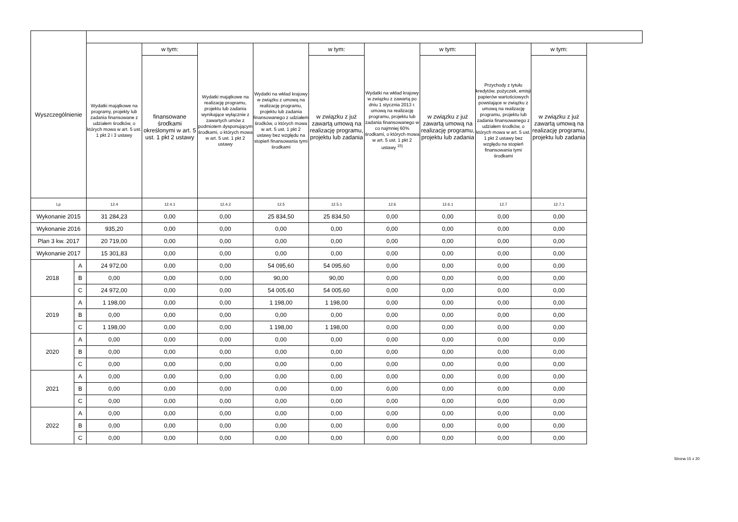| Wyszczególnienie | | | | | | | | | | |
| --- | --- | --- | --- | --- | --- | --- | --- | --- | --- | --- |
| | | Wydatki majątkowe na programy, projekty lub zadania finansowane z udziałem środków, o których mowa w art. 5 ust. 1 pkt 2 i 3 ustawy | w tym: | Wydatki majątkowe na realizację programu, projektu lub zadania wynikające wyłącznie z zawartych umów z podmiotem dysponującym środkami, o których mowa w art. 5 ust. 1 pkt 2 ustawy | Wydatki na wkład krajowy w związku z umową na realizację programu, projektu lub zadania finansowanego z udziałem środków, o których mowa w art. 5 ust. 1 pkt 2 ustawy bez względu na stopień finansowania tymi środkami | w tym: | Wydatki na wkład krajowy w związku z zawartą po dniu 1 stycznia 2013 r. umową na realizację programu, projektu lub zadania finansowanego w co najmniej 60% środkami, o których mowa w art. 5 ust. 1 pkt 2 ustawy <sup>15)</sup> | w tym: | Przychody z tytułu kredytów, pożyczek, emisji papierów wartościowych powstające w związku z umową na realizację programu, projektu lub zadania finansowanego z udziałem środków, o których mowa w art. 5 ust. 1 pkt 2 ustawy bez względu na stopień finansowania tymi środkami | w tym: |
| | | | finansowane środkami określonymi w art. 5 ust. 1 pkt 2 ustawy | | | w związku z już zawartą umową na realizację programu, projektu lub zadania | | w związku z już zawartą umową na realizację programu, projektu lub zadania | | w związku z już zawartą umową na realizację programu, projektu lub zadania |
| Lp | | 12.4 | 12.4.1 | 12.4.2 | 12.5 | 12.5.1 | 12.6 | 12.6.1 | 12.7 | 12.7.1 |
| Wykonanie 2015 | | 31 284,23 | 0,00 | 0,00 | 25 834,50 | 25 834,50 | 0,00 | 0,00 | 0,00 | 0,00 |
| Wykonanie 2016 | | 935,20 | 0,00 | 0,00 | 0,00 | 0,00 | 0,00 | 0,00 | 0,00 | 0,00 |
| Plan 3 kw. 2017 | | 20 719,00 | 0,00 | 0,00 | 0,00 | 0,00 | 0,00 | 0,00 | 0,00 | 0,00 |
| Wykonanie 2017 | | 15 301,83 | 0,00 | 0,00 | 0,00 | 0,00 | 0,00 | 0,00 | 0,00 | 0,00 |
| 2018 | A | 24 972,00 | 0,00 | 0,00 | 54 095,60 | 54 095,60 | 0,00 | 0,00 | 0,00 | 0,00 |
| | B | 0,00 | 0,00 | 0,00 | 90,00 | 90,00 | 0,00 | 0,00 | 0,00 | 0,00 |
| | C | 24 972,00 | 0,00 | 0,00 | 54 005,60 | 54 005,60 | 0,00 | 0,00 | 0,00 | 0,00 |
| 2019 | A | 1 198,00 | 0,00 | 0,00 | 1 198,00 | 1 198,00 | 0,00 | 0,00 | 0,00 | 0,00 |
| | B | 0,00 | 0,00 | 0,00 | 0,00 | 0,00 | 0,00 | 0,00 | 0,00 | 0,00 |
| | C | 1 198,00 | 0,00 | 0,00 | 1 198,00 | 1 198,00 | 0,00 | 0,00 | 0,00 | 0,00 |
| 2020 | A | 0,00 | 0,00 | 0,00 | 0,00 | 0,00 | 0,00 | 0,00 | 0,00 | 0,00 |
| | B | 0,00 | 0,00 | 0,00 | 0,00 | 0,00 | 0,00 | 0,00 | 0,00 | 0,00 |
| | C | 0,00 | 0,00 | 0,00 | 0,00 | 0,00 | 0,00 | 0,00 | 0,00 | 0,00 |
| 2021 | A | 0,00 | 0,00 | 0,00 | 0,00 | 0,00 | 0,00 | 0,00 | 0,00 | 0,00 |
| | B | 0,00 | 0,00 | 0,00 | 0,00 | 0,00 | 0,00 | 0,00 | 0,00 | 0,00 |
| | C | 0,00 | 0,00 | 0,00 | 0,00 | 0,00 | 0,00 | 0,00 | 0,00 | 0,00 |
| 2022 | A | 0,00 | 0,00 | 0,00 | 0,00 | 0,00 | 0,00 | 0,00 | 0,00 | 0,00 |
| | B | 0,00 | 0,00 | 0,00 | 0,00 | 0,00 | 0,00 | 0,00 | 0,00 | 0,00 |
| | C | 0,00 | 0,00 | 0,00 | 0,00 | 0,00 | 0,00 | 0,00 | 0,00 | 0,00 |
Strona 15 z 20